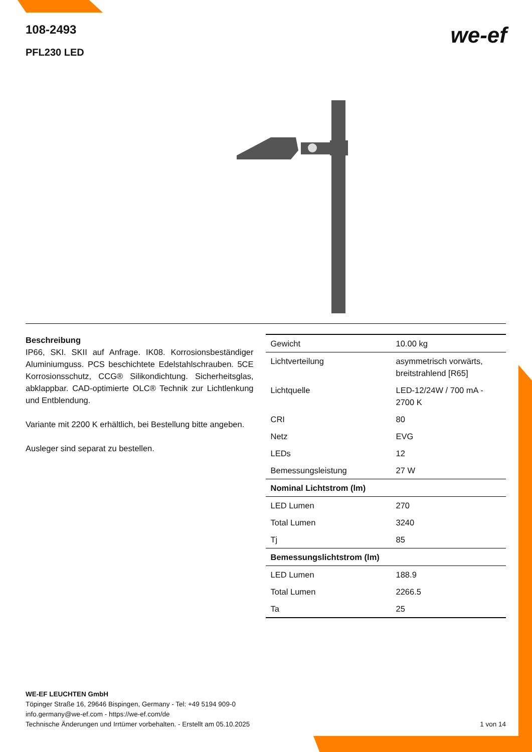108-2493
PFL230 LED
we-ef
Beschreibung
IP66, SKI. SKII auf Anfrage. IK08. Korrosionsbeständiger Aluminiumguss. PCS beschichtete Edelstahlschrauben. 5CE Korrosionsschutz, CCG® Silikondichtung. Sicherheitsglas, abklappbar. CAD-optimierte OLC® Technik zur Lichtlenkung und Entblendung.
Variante mit 2200 K erhältlich, bei Bestellung bitte angeben.
Ausleger sind separat zu bestellen.
| Gewicht | 10.00 kg |
| Lichtverteilung | asymmetrisch vorwärts, breitstrahlend [R65] |
| Lichtquelle | LED-12/24W / 700 mA - 2700 K |
| CRI | 80 |
| Netz | EVG |
| LEDs | 12 |
| Bemessungsleistung | 27 W |
| Nominal Lichtstrom (lm) | |
| LED Lumen | 270 |
| Total Lumen | 3240 |
| Tj | 85 |
| Bemessungslichtstrom (lm) | |
| LED Lumen | 188.9 |
| Total Lumen | 2266.5 |
| Ta | 25 |
WE-EF LEUCHTEN GmbH
Töpinger Straße 16, 29646 Bispingen, Germany - Tel: +49 5194 909-0
info.germany@we-ef.com - https://we-ef.com/de
Technische Änderungen und Irrtümer vorbehalten. - Erstellt am 05.10.2025 1 von 14